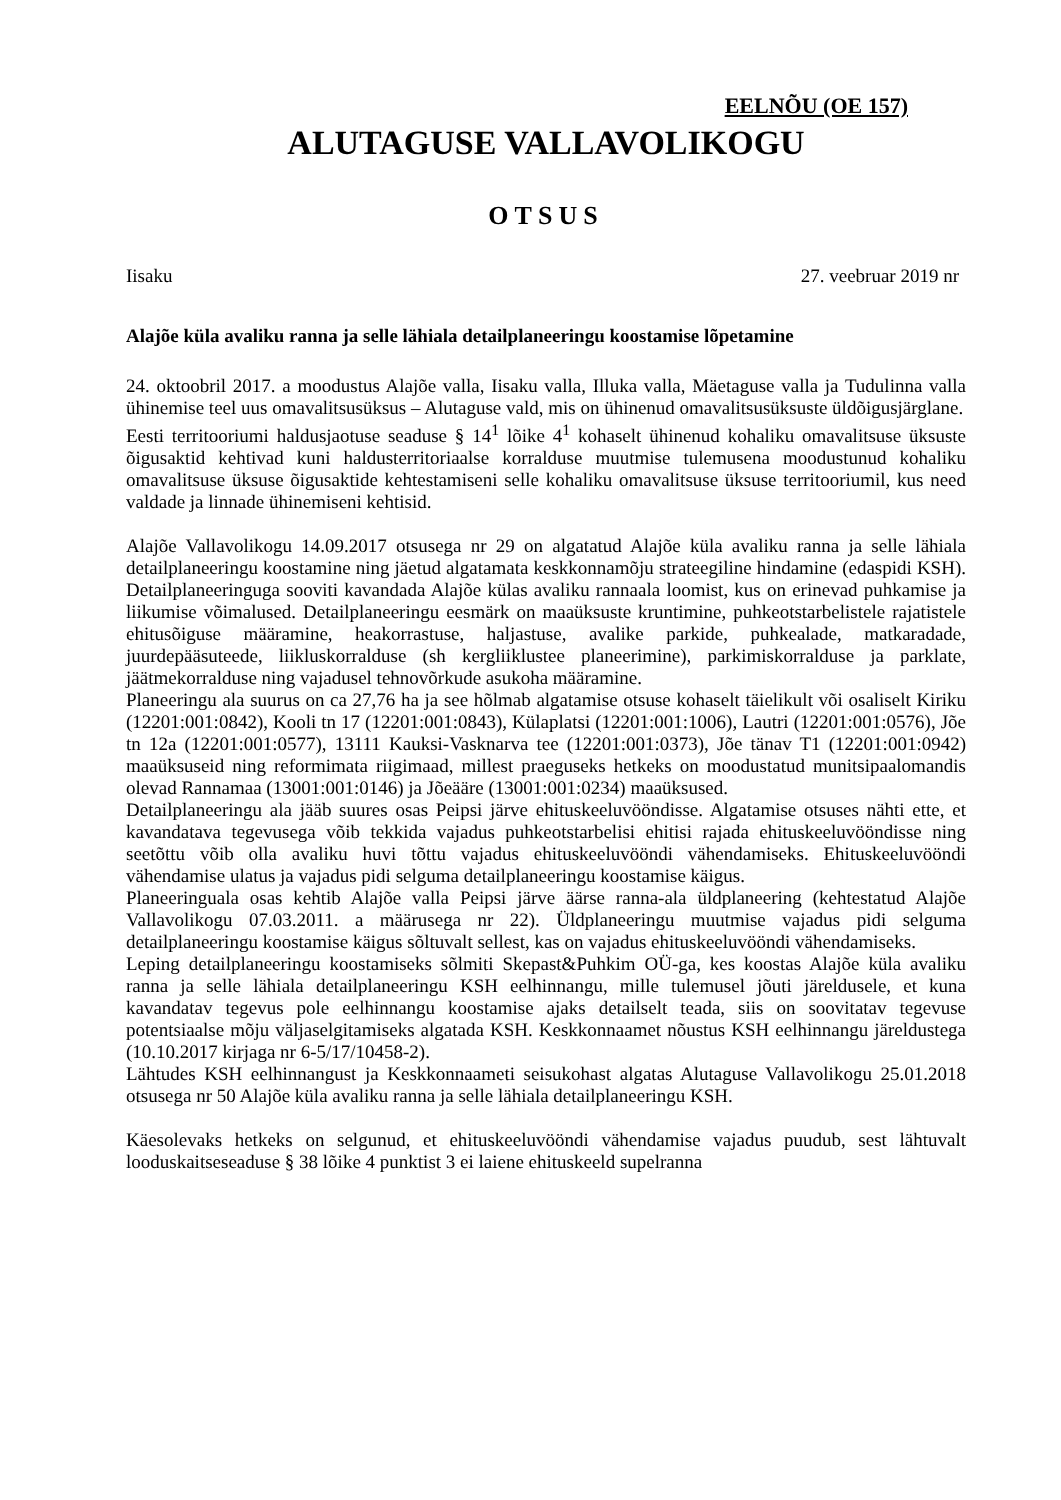EELNÕU (OE 157)
ALUTAGUSE VALLAVOLIKOGU
OTSUS
Iisaku 27. veebruar 2019 nr
Alajõe küla avaliku ranna ja selle lähiala detailplaneeringu koostamise lõpetamine
24. oktoobril 2017. a moodustus Alajõe valla, Iisaku valla, Illuka valla, Mäetaguse valla ja Tudulinna valla ühinemise teel uus omavalitsusüksus – Alutaguse vald, mis on ühinenud omavalitsusüksuste üldõigusjärglane.
Eesti territooriumi haldusjaotuse seaduse § 14<sup>1</sup> lõike 4<sup>1</sup> kohaselt ühinenud kohaliku omavalitsuse üksuste õigusaktid kehtivad kuni haldusterritoriaalse korralduse muutmise tulemusena moodustunud kohaliku omavalitsuse üksuse õigusaktide kehtestamiseni selle kohaliku omavalitsuse üksuse territooriumil, kus need valdade ja linnade ühinemiseni kehtisid.
Alajõe Vallavolikogu 14.09.2017 otsusega nr 29 on algatatud Alajõe küla avaliku ranna ja selle lähiala detailplaneeringu koostamine ning jäetud algatamata keskkonnamõju strateegiline hindamine (edaspidi KSH). Detailplaneeringuga sooviti kavandada Alajõe külas avaliku rannaala loomist, kus on erinevad puhkamise ja liikumise võimalused. Detailplaneeringu eesmärk on maaüksuste kruntimine, puhkeotstarbelistele rajatistele ehitusõiguse määramine, heakorrastuse, haljastuse, avalike parkide, puhkealade, matkaradade, juurdepääsuteede, liikluskorralduse (sh kergliiklustee planeerimine), parkimiskorralduse ja parklate, jäätmekorralduse ning vajadusel tehnovõrkude asukoha määramine.
Planeeringu ala suurus on ca 27,76 ha ja see hõlmab algatamise otsuse kohaselt täielikult või osaliselt Kiriku (12201:001:0842), Kooli tn 17 (12201:001:0843), Külaplatsi (12201:001:1006), Lautri (12201:001:0576), Jõe tn 12a (12201:001:0577), 13111 Kauksi-Vasknarva tee (12201:001:0373), Jõe tänav T1 (12201:001:0942) maaüksuseid ning reformimata riigimaad, millest praeguseks hetkeks on moodustatud munitsipaalomandis olevad Rannamaa (13001:001:0146) ja Jõeääre (13001:001:0234) maaüksused.
Detailplaneeringu ala jääb suures osas Peipsi järve ehituskeeluvööndisse. Algatamise otsuses nähti ette, et kavandatava tegevusega võib tekkida vajadus puhkeotstarbelisi ehitisi rajada ehituskeeluvööndisse ning seetõttu võib olla avaliku huvi tõttu vajadus ehituskeeluvööndi vähendamiseks. Ehituskeeluvööndi vähendamise ulatus ja vajadus pidi selguma detailplaneeringu koostamise käigus.
Planeeringuala osas kehtib Alajõe valla Peipsi järve äärse ranna-ala üldplaneering (kehtestatud Alajõe Vallavolikogu 07.03.2011. a määrusega nr 22). Üldplaneeringu muutmise vajadus pidi selguma detailplaneeringu koostamise käigus sõltuvalt sellest, kas on vajadus ehituskeeluvööndi vähendamiseks.
Leping detailplaneeringu koostamiseks sõlmiti Skepast&Puhkim OÜ-ga, kes koostas Alajõe küla avaliku ranna ja selle lähiala detailplaneeringu KSH eelhinnangu, mille tulemusel jõuti järeldusele, et kuna kavandatav tegevus pole eelhinnangu koostamise ajaks detailselt teada, siis on soovitatav tegevuse potentsiaalse mõju väljaselgitamiseks algatada KSH. Keskkonnaamet nõustus KSH eelhinnangu järeldustega (10.10.2017 kirjaga nr 6-5/17/10458-2).
Lähtudes KSH eelhinnangust ja Keskkonnaameti seisukohast algatas Alutaguse Vallavolikogu 25.01.2018 otsusega nr 50 Alajõe küla avaliku ranna ja selle lähiala detailplaneeringu KSH.
Käesolevaks hetkeks on selgunud, et ehituskeeluvööndi vähendamise vajadus puudub, sest lähtuvalt looduskaitseseaduse § 38 lõike 4 punktist 3 ei laiene ehituskeeld supelranna